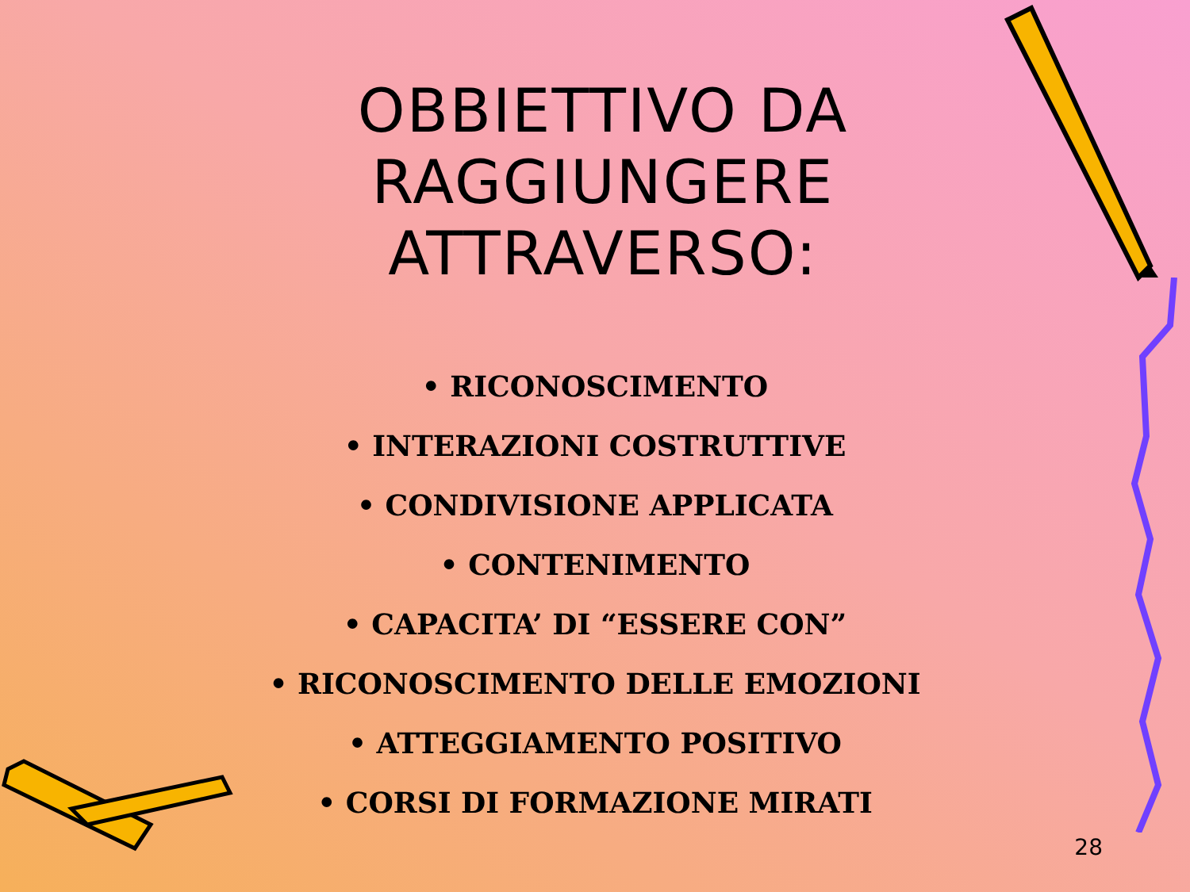OBBIETTIVO DA
RAGGIUNGERE
ATTRAVERSO:
• RICONOSCIMENTO
• INTERAZIONI COSTRUTTIVE
• CONDIVISIONE APPLICATA
• CONTENIMENTO
• CAPACITA’ DI “ESSERE CON”
• RICONOSCIMENTO DELLE EMOZIONI
• ATTEGGIAMENTO POSITIVO
• CORSI DI FORMAZIONE MIRATI
28